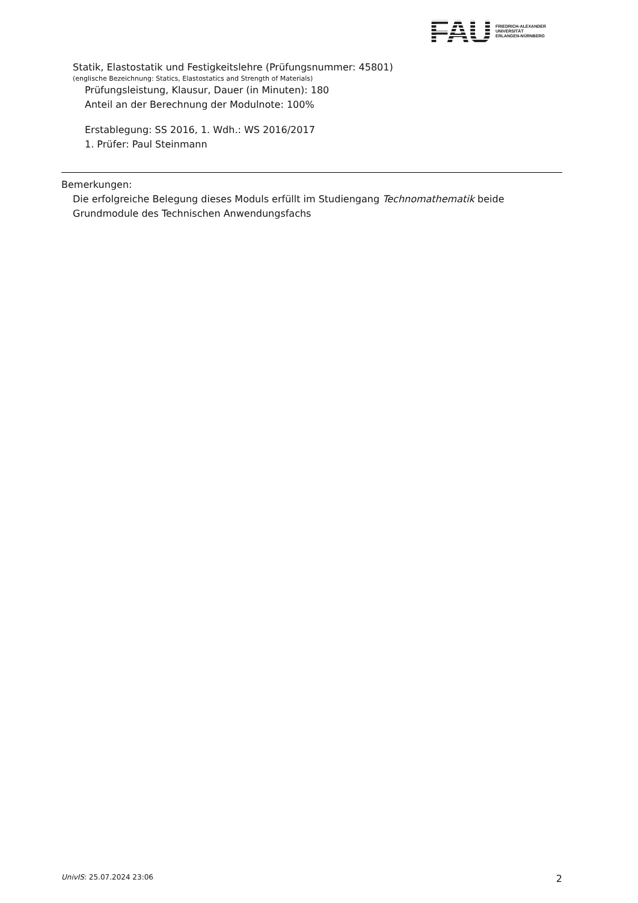FAU
FRIEDRICH-ALEXANDER
UNIVERSITÄT
ERLANGEN-NÜRNBERG
Statik, Elastostatik und Festigkeitslehre (Prüfungsnummer: 45801)
(englische Bezeichnung: Statics, Elastostatics and Strength of Materials)
Prüfungsleistung, Klausur, Dauer (in Minuten): 180
Anteil an der Berechnung der Modulnote: 100%
Erstablegung: SS 2016, 1. Wdh.: WS 2016/2017
1. Prüfer: Paul Steinmann
Bemerkungen:
Die erfolgreiche Belegung dieses Moduls erfüllt im Studiengang Technomathematik beide Grundmodule des Technischen Anwendungsfachs
UnivIS: 25.07.2024 23:06 2